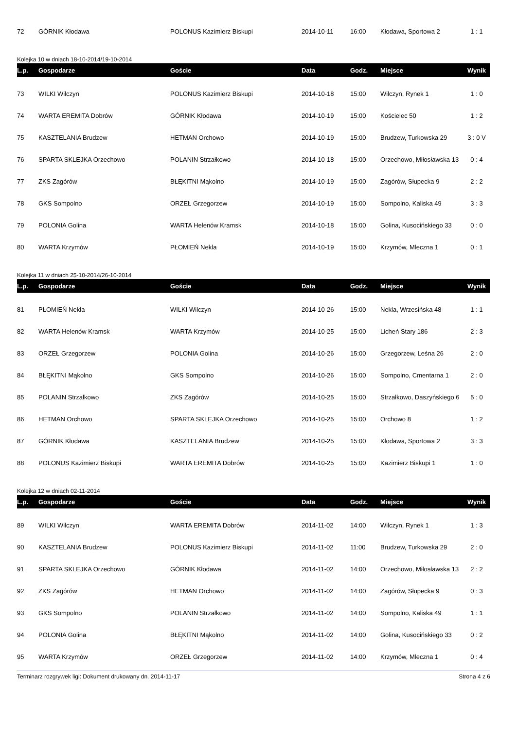| 72 | GÓRNIK Kłodawa | POLONUS Kazimierz Biskupi | 2014-10-11 | 16:00 | Kłodawa, Sportowa 2 | 1 : 1 |
Kolejka 10 w dniach 18-10-2014/19-10-2014
| L.p. | Gospodarze | Goście | Data | Godz. | Miejsce | Wynik |
| --- | --- | --- | --- | --- | --- | --- |
| 73 | WILKI Wilczyn | POLONUS Kazimierz Biskupi | 2014-10-18 | 15:00 | Wilczyn, Rynek 1 | 1 : 0 |
| 74 | WARTA EREMITA Dobrów | GÓRNIK Kłodawa | 2014-10-19 | 15:00 | Kościelec 50 | 1 : 2 |
| 75 | KASZTELANIA Brudzew | HETMAN Orchowo | 2014-10-19 | 15:00 | Brudzew, Turkowska 29 | 3 : 0 V |
| 76 | SPARTA SKLEJKA Orzechowo | POLANIN Strzałkowo | 2014-10-18 | 15:00 | Orzechowo, Miłosławska 13 | 0 : 4 |
| 77 | ZKS Zagórów | BŁĘKITNI Mąkolno | 2014-10-19 | 15:00 | Zagórów, Słupecka 9 | 2 : 2 |
| 78 | GKS Sompolno | ORZEŁ Grzegorzew | 2014-10-19 | 15:00 | Sompolno, Kaliska 49 | 3 : 3 |
| 79 | POLONIA Golina | WARTA Helenów Kramsk | 2014-10-18 | 15:00 | Golina, Kusocińskiego 33 | 0 : 0 |
| 80 | WARTA Krzymów | PŁOMIEŃ Nekla | 2014-10-19 | 15:00 | Krzymów, Mleczna 1 | 0 : 1 |
Kolejka 11 w dniach 25-10-2014/26-10-2014
| L.p. | Gospodarze | Goście | Data | Godz. | Miejsce | Wynik |
| --- | --- | --- | --- | --- | --- | --- |
| 81 | PŁOMIEŃ Nekla | WILKI Wilczyn | 2014-10-26 | 15:00 | Nekla, Wrzesińska 48 | 1 : 1 |
| 82 | WARTA Helenów Kramsk | WARTA Krzymów | 2014-10-25 | 15:00 | Licheń Stary 186 | 2 : 3 |
| 83 | ORZEŁ Grzegorzew | POLONIA Golina | 2014-10-26 | 15:00 | Grzegorzew, Leśna 26 | 2 : 0 |
| 84 | BŁĘKITNI Mąkolno | GKS Sompolno | 2014-10-26 | 15:00 | Sompolno, Cmentarna 1 | 2 : 0 |
| 85 | POLANIN Strzałkowo | ZKS Zagórów | 2014-10-25 | 15:00 | Strzałkowo, Daszyńskiego 6 | 5 : 0 |
| 86 | HETMAN Orchowo | SPARTA SKLEJKA Orzechowo | 2014-10-25 | 15:00 | Orchowo 8 | 1 : 2 |
| 87 | GÓRNIK Kłodawa | KASZTELANIA Brudzew | 2014-10-25 | 15:00 | Kłodawa, Sportowa 2 | 3 : 3 |
| 88 | POLONUS Kazimierz Biskupi | WARTA EREMITA Dobrów | 2014-10-25 | 15:00 | Kazimierz Biskupi 1 | 1 : 0 |
Kolejka 12 w dniach 02-11-2014
| L.p. | Gospodarze | Goście | Data | Godz. | Miejsce | Wynik |
| --- | --- | --- | --- | --- | --- | --- |
| 89 | WILKI Wilczyn | WARTA EREMITA Dobrów | 2014-11-02 | 14:00 | Wilczyn, Rynek 1 | 1 : 3 |
| 90 | KASZTELANIA Brudzew | POLONUS Kazimierz Biskupi | 2014-11-02 | 11:00 | Brudzew, Turkowska 29 | 2 : 0 |
| 91 | SPARTA SKLEJKA Orzechowo | GÓRNIK Kłodawa | 2014-11-02 | 14:00 | Orzechowo, Miłosławska 13 | 2 : 2 |
| 92 | ZKS Zagórów | HETMAN Orchowo | 2014-11-02 | 14:00 | Zagórów, Słupecka 9 | 0 : 3 |
| 93 | GKS Sompolno | POLANIN Strzałkowo | 2014-11-02 | 14:00 | Sompolno, Kaliska 49 | 1 : 1 |
| 94 | POLONIA Golina | BŁĘKITNI Mąkolno | 2014-11-02 | 14:00 | Golina, Kusocińskiego 33 | 0 : 2 |
| 95 | WARTA Krzymów | ORZEŁ Grzegorzew | 2014-11-02 | 14:00 | Krzymów, Mleczna 1 | 0 : 4 |
Terminarz rozgrywek ligi: Dokument drukowany dn. 2014-11-17 Strona 4 z 6